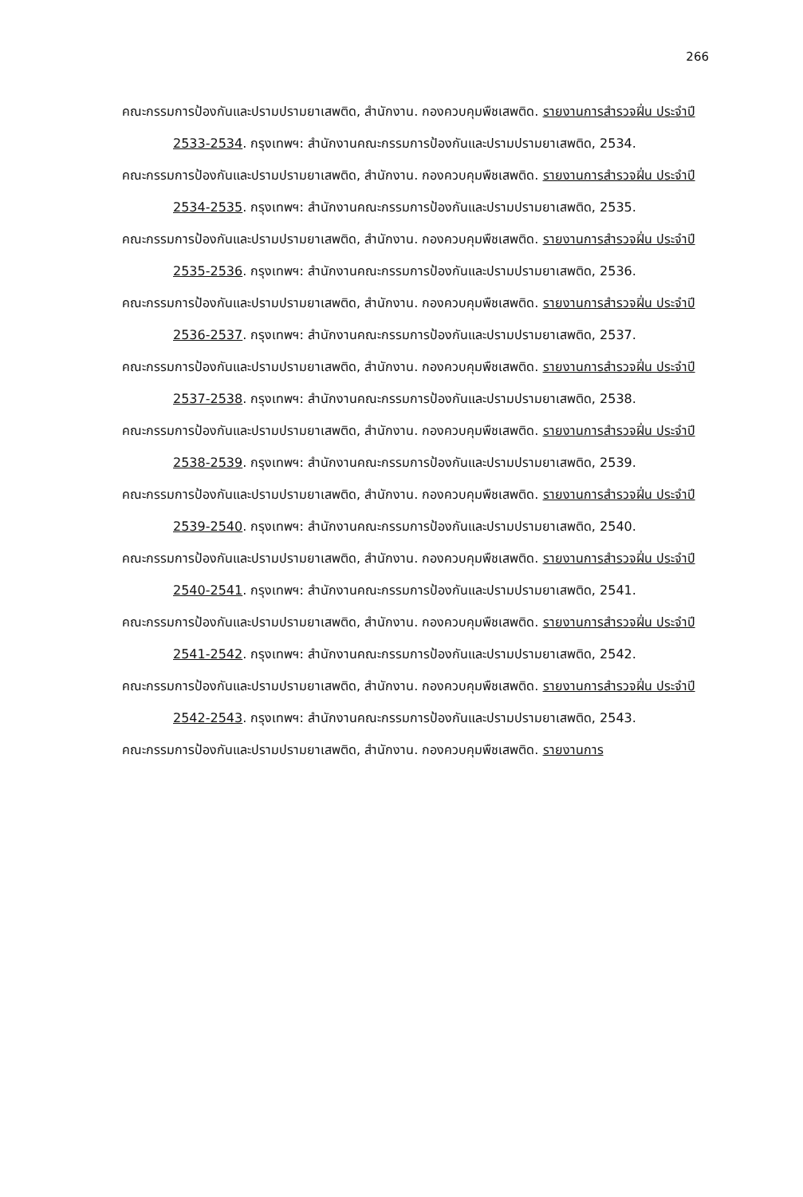266
คณะกรรมการป้องกันและปรามปรามยาเสพติด, สำนักงาน. กองควบคุมพืชเสพติด. รายงานการสำรวจฝิ่น ประจำปี 2533-2534. กรุงเทพฯ: สำนักงานคณะกรรมการป้องกันและปรามปรามยาเสพติด, 2534.
คณะกรรมการป้องกันและปรามปรามยาเสพติด, สำนักงาน. กองควบคุมพืชเสพติด. รายงานการสำรวจฝิ่น ประจำปี 2534-2535. กรุงเทพฯ: สำนักงานคณะกรรมการป้องกันและปรามปรามยาเสพติด, 2535.
คณะกรรมการป้องกันและปรามปรามยาเสพติด, สำนักงาน. กองควบคุมพืชเสพติด. รายงานการสำรวจฝิ่น ประจำปี 2535-2536. กรุงเทพฯ: สำนักงานคณะกรรมการป้องกันและปรามปรามยาเสพติด, 2536.
คณะกรรมการป้องกันและปรามปรามยาเสพติด, สำนักงาน. กองควบคุมพืชเสพติด. รายงานการสำรวจฝิ่น ประจำปี 2536-2537. กรุงเทพฯ: สำนักงานคณะกรรมการป้องกันและปรามปรามยาเสพติด, 2537.
คณะกรรมการป้องกันและปรามปรามยาเสพติด, สำนักงาน. กองควบคุมพืชเสพติด. รายงานการสำรวจฝิ่น ประจำปี 2537-2538. กรุงเทพฯ: สำนักงานคณะกรรมการป้องกันและปรามปรามยาเสพติด, 2538.
คณะกรรมการป้องกันและปรามปรามยาเสพติด, สำนักงาน. กองควบคุมพืชเสพติด. รายงานการสำรวจฝิ่น ประจำปี 2538-2539. กรุงเทพฯ: สำนักงานคณะกรรมการป้องกันและปรามปรามยาเสพติด, 2539.
คณะกรรมการป้องกันและปรามปรามยาเสพติด, สำนักงาน. กองควบคุมพืชเสพติด. รายงานการสำรวจฝิ่น ประจำปี 2539-2540. กรุงเทพฯ: สำนักงานคณะกรรมการป้องกันและปรามปรามยาเสพติด, 2540.
คณะกรรมการป้องกันและปรามปรามยาเสพติด, สำนักงาน. กองควบคุมพืชเสพติด. รายงานการสำรวจฝิ่น ประจำปี 2540-2541. กรุงเทพฯ: สำนักงานคณะกรรมการป้องกันและปรามปรามยาเสพติด, 2541.
คณะกรรมการป้องกันและปรามปรามยาเสพติด, สำนักงาน. กองควบคุมพืชเสพติด. รายงานการสำรวจฝิ่น ประจำปี 2541-2542. กรุงเทพฯ: สำนักงานคณะกรรมการป้องกันและปรามปรามยาเสพติด, 2542.
คณะกรรมการป้องกันและปรามปรามยาเสพติด, สำนักงาน. กองควบคุมพืชเสพติด. รายงานการสำรวจฝิ่น ประจำปี 2542-2543. กรุงเทพฯ: สำนักงานคณะกรรมการป้องกันและปรามปรามยาเสพติด, 2543.
คณะกรรมการป้องกันและปรามปรามยาเสพติด, สำนักงาน. กองควบคุมพืชเสพติด. รายงานการ